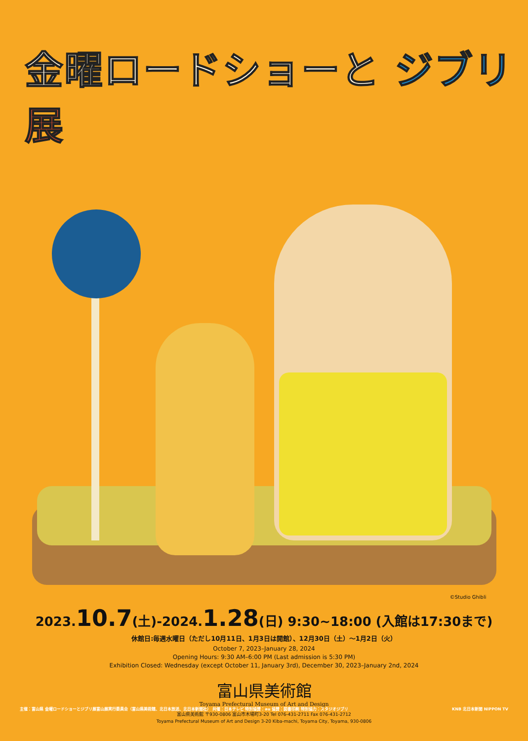金曜ロードショーと ジブリ 展
©Studio Ghibli
2023. 10.7(土)-2024. 1.28(日) 9:30~18:00 (入館は17:30まで)
休館日:毎週水曜日（ただし10月11日、1月3日は開館）、12月30日（土）～1月2日（火）
October 7, 2023–January 28, 2024
Opening Hours: 9:30 AM–6:00 PM (Last admission is 5:30 PM)
Exhibition Closed: Wednesday (except October 11, January 3rd), December 30, 2023–January 2nd, 2024
富山県美術館
Toyama Prefectural Museum of Art and Design
富山県美術館 〒930-0806 富山市木場町3-20 Tel 076-431-2711 Fax 076-431-2712
Toyama Prefectural Museum of Art and Design 3-20 Kiba-machi, Toyama City, Toyama, 930-0806
主催：富山県 金曜ロードショーとジブリ展富山展実行委員会（富山県美術館、北日本放送、北日本新聞社） 共催：日本テレビ 特別協賛：au 協賛：図書印刷 特別協力：スタジオジブリ KNB 北日本新聞 NIPPON TV